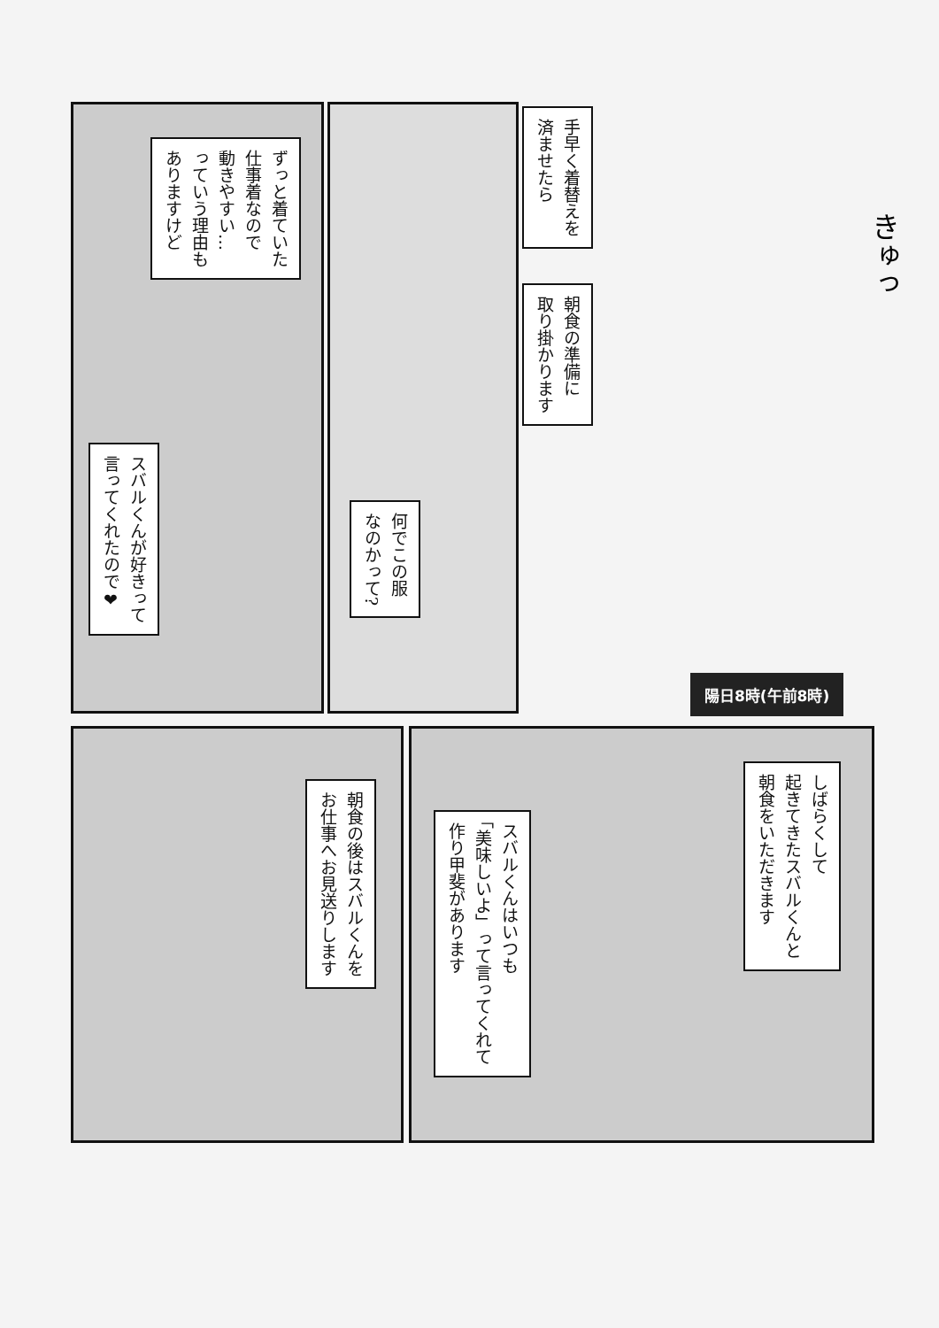手早く着替えを
済ませたら
朝食の準備に
取り掛かります
陽日8時(午前8時)
ずっと着ていた
仕事着なので
動きやすい…
っていう理由も
ありますけど
スバルくんが好きって
言ってくれたので❤
何でこの服
なのかって?
朝食の後はスバルくんを
お仕事へお見送りします
しばらくして
起きてきたスバルくんと
朝食をいただきます
スバルくんはいつも
「美味しいよ」って言ってくれて
作り甲斐があります
きゅっ